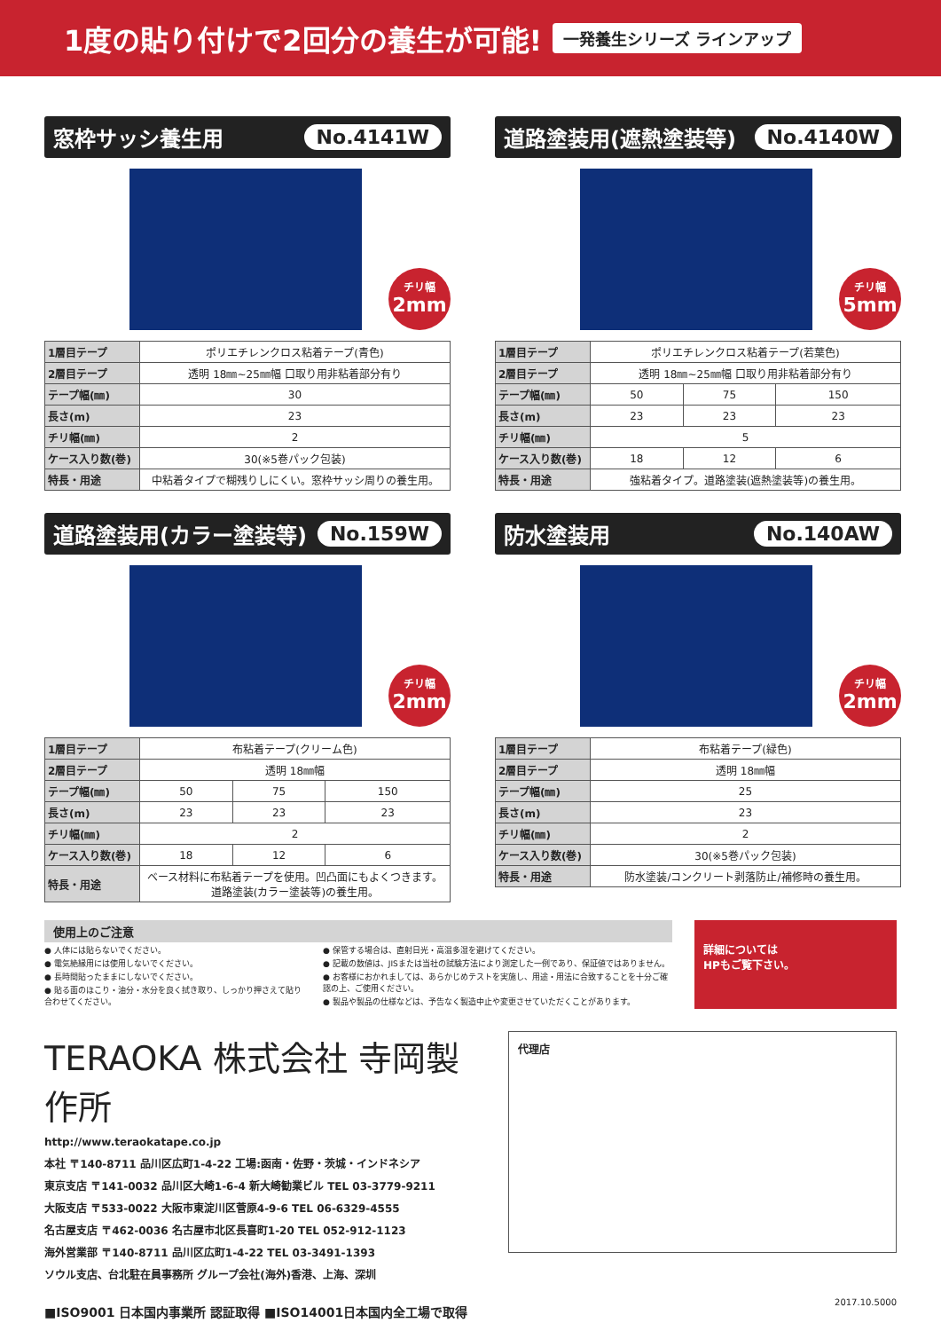1度の貼り付けで2回分の養生が可能!
一発養生シリーズ ラインアップ
窓枠サッシ養生用 No.4141W
チリ幅
2mm
| 1層目テープ | ポリエチレンクロス粘着テープ(青色) |
| 2層目テープ | 透明 18㎜~25㎜幅 口取り用非粘着部分有り |
| テープ幅(㎜) | 30 |
| 長さ(m) | 23 |
| チリ幅(㎜) | 2 |
| ケース入り数(巻) | 30(※5巻パック包装) |
| 特長・用途 | 中粘着タイプで糊残りしにくい。窓枠サッシ周りの養生用。 |
道路塗装用(遮熱塗装等) No.4140W
チリ幅
5mm
| 1層目テープ | ポリエチレンクロス粘着テープ(若葉色) | | |
| 2層目テープ | 透明 18㎜~25㎜幅 口取り用非粘着部分有り | | |
| テープ幅(㎜) | 50 | 75 | 150 |
| 長さ(m) | 23 | 23 | 23 |
| チリ幅(㎜) | 5 | | |
| ケース入り数(巻) | 18 | 12 | 6 |
| 特長・用途 | 強粘着タイプ。道路塗装(遮熱塗装等)の養生用。 | | |
道路塗装用(カラー塗装等) No.159W
チリ幅
2mm
| 1層目テープ | 布粘着テープ(クリーム色) | | |
| 2層目テープ | 透明 18㎜幅 | | |
| テープ幅(㎜) | 50 | 75 | 150 |
| 長さ(m) | 23 | 23 | 23 |
| チリ幅(㎜) | 2 | | |
| ケース入り数(巻) | 18 | 12 | 6 |
| 特長・用途 | ベース材料に布粘着テープを使用。凹凸面にもよくつきます。道路塗装(カラー塗装等)の養生用。 | | |
防水塗装用 No.140AW
チリ幅
2mm
| 1層目テープ | 布粘着テープ(緑色) |
| 2層目テープ | 透明 18㎜幅 |
| テープ幅(㎜) | 25 |
| 長さ(m) | 23 |
| チリ幅(㎜) | 2 |
| ケース入り数(巻) | 30(※5巻パック包装) |
| 特長・用途 | 防水塗装/コンクリート剥落防止/補修時の養生用。 |
使用上のご注意
● 人体には貼らないでください。
● 電気絶縁用には使用しないでください。
● 長時間貼ったままにしないでください。
● 貼る面のほこり・油分・水分を良く拭き取り、しっかり押さえて貼り合わせてください。
● 保管する場合は、直射日光・高温多湿を避けてください。
● 記載の数値は、JISまたは当社の試験方法により測定した一例であり、保証値ではありません。
● お客様におかれましては、あらかじめテストを実施し、用途・用法に合致することを十分ご確認の上、ご使用ください。
● 製品や製品の仕様などは、予告なく製造中止や変更させていただくことがあります。
詳細については
HPもご覧下さい。
TERAOKA 株式会社 寺岡製作所
http://www.teraokatape.co.jp
本社 〒140-8711 品川区広町1-4-22 工場:函南・佐野・茨城・インドネシア
東京支店 〒141-0032 品川区大崎1-6-4 新大崎勧業ビル TEL 03-3779-9211
大阪支店 〒533-0022 大阪市東淀川区菅原4-9-6 TEL 06-6329-4555
名古屋支店 〒462-0036 名古屋市北区長喜町1-20 TEL 052-912-1123
海外営業部 〒140-8711 品川区広町1-4-22 TEL 03-3491-1393
ソウル支店、台北駐在員事務所 グループ会社(海外)香港、上海、深圳
■ISO9001 日本国内事業所 認証取得 ■ISO14001日本国内全工場で取得
代理店
2017.10.5000